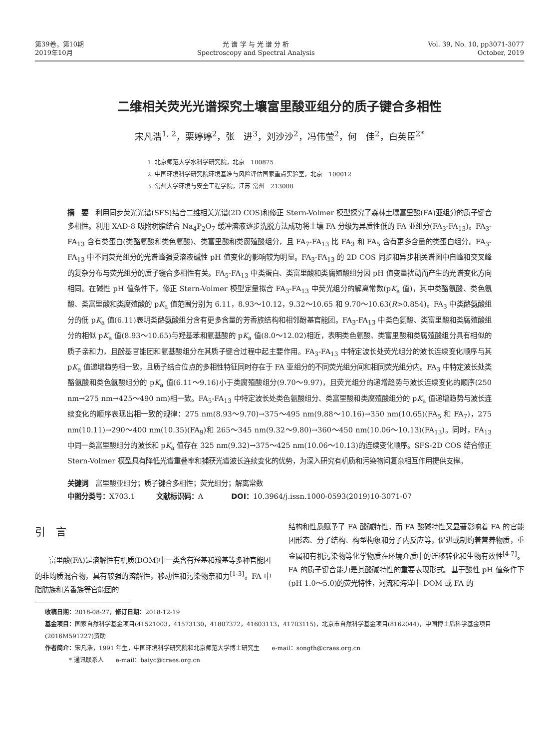第39卷，第10期
2019年10月
光 谱 学 与 光 谱 分 析
Spectroscopy and Spectral Analysis
Vol. 39, No. 10, pp3071-3077
October, 2019
二维相关荧光光谱探究土壤富里酸亚组分的质子键合多相性
宋凡浩<sup>1, 2</sup>，栗婷婷<sup>2</sup>，张　进<sup>3</sup>，刘沙沙<sup>2</sup>，冯伟莹<sup>2</sup>，何　佳<sup>2</sup>，白英臣<sup>2*</sup>
1. 北京师范大学水科学研究院，北京　100875
2. 中国环境科学研究院环境基准与风险评估国家重点实验室，北京　100012
3. 常州大学环境与安全工程学院，江苏 常州　213000
摘　要　利用同步荧光光谱(SFS)结合二维相关光谱(2D COS)和修正 Stern-Volmer 模型探究了森林土壤富里酸(FA)亚组分的质子键合多相性。利用 XAD-8 吸附树脂结合 Na<sub>4</sub>P<sub>2</sub>O<sub>7</sub> 缓冲溶液逐步洗脱方法成功将土壤 FA 分级为异质性低的 FA 亚组分(FA<sub>3</sub>-FA<sub>13</sub>)。FA<sub>3</sub>-FA<sub>13</sub> 含有类蛋白(类酪氨酸和类色氨酸)、类富里酸和类腐殖酸组分，且 FA<sub>7</sub>-FA<sub>13</sub> 比 FA<sub>3</sub> 和 FA<sub>5</sub> 含有更多含量的类蛋白组分。FA<sub>3</sub>-FA<sub>13</sub> 中不同荧光组分的光谱峰强受溶液碱性 pH 值变化的影响较为明显。FA<sub>3</sub>-FA<sub>13</sub> 的 2D COS 同步和异步相关谱图中自峰和交叉峰的复杂分布与荧光组分的质子键合多相性有关。FA<sub>5</sub>-FA<sub>13</sub> 中类蛋白、类富里酸和类腐殖酸组分因 pH 值变量扰动而产生的光谱变化方向相同。在碱性 pH 值条件下，修正 Stern-Volmer 模型定量拟合 FA<sub>3</sub>-FA<sub>13</sub> 中荧光组分的解离常数(pK<sub>a</sub> 值)，其中类酪氨酸、类色氨酸、类富里酸和类腐殖酸的 pK<sub>a</sub> 值范围分别为 6.11，8.93～10.12，9.32～10.65 和 9.70～10.63(R>0.854)。FA<sub>3</sub> 中类酪氨酸组分的低 pK<sub>a</sub> 值(6.11)表明类酪氨酸组分含有更多含量的芳香族结构和相邻酚基官能团。FA<sub>3</sub>-FA<sub>13</sub> 中类色氨酸、类富里酸和类腐殖酸组分的相似 pK<sub>a</sub> 值(8.93～10.65)与羟基苯和氨基酸的 pK<sub>a</sub> 值(8.0～12.02)相近，表明类色氨酸、类富里酸和类腐殖酸组分具有相似的质子亲和力，且酚基官能团和氨基酸组分在其质子键合过程中起主要作用。FA<sub>3</sub>-FA<sub>13</sub> 中特定波长处荧光组分的波长连续变化顺序与其 pK<sub>a</sub> 值递增趋势相一致，且质子结合位点的多相性特征同时存在于 FA 亚组分的不同荧光组分间和相同荧光组分内。FA<sub>3</sub> 中特定波长处类酪氨酸和类色氨酸组分的 pK<sub>a</sub> 值(6.11～9.16)小于类腐殖酸组分(9.70～9.97)，且荧光组分的递增趋势与波长连续变化的顺序(250 nm→275 nm→425～490 nm)相一致。FA<sub>5</sub>-FA<sub>13</sub> 中特定波长处类色氨酸组分、类富里酸和类腐殖酸组分的 pK<sub>a</sub> 值递增趋势与波长连续变化的顺序表现出相一致的规律：275 nm(8.93～9.70)→375～495 nm(9.88～10.16)→350 nm(10.65)(FA<sub>5</sub> 和 FA<sub>7</sub>)，275 nm(10.11)→290～400 nm(10.35)(FA<sub>9</sub>)和 265～345 nm(9.32～9.80)→360～450 nm(10.06～10.13)(FA<sub>13</sub>)。同时，FA<sub>13</sub> 中同一类富里酸组分的波长和 pK<sub>a</sub> 值存在 325 nm(9.32)→375～425 nm(10.06～10.13)的连续变化顺序。SFS-2D COS 结合修正 Stern-Volmer 模型具有降低光谱重叠率和捕获光谱波长连续变化的优势，为深入研究有机质和污染物间复杂相互作用提供支撑。
关键词　富里酸亚组分；质子键合多相性；荧光组分；解离常数
中图分类号：X703.1　　　文献标识码：A　　　　DOI：10.3964/j.issn.1000-0593(2019)10-3071-07
引　言
　　富里酸(FA)是溶解性有机质(DOM)中一类含有羟基和羧基等多种官能团的非均质混合物，具有较强的溶解性，移动性和污染物亲和力<sup>[1-3]</sup>。FA 中脂肪族和芳香族等官能团的
结构和性质赋予了 FA 酸碱特性，而 FA 酸碱特性又显著影响着 FA 的官能团形态、分子结构、构型构象和分子内反应等，促进或制约着营养物质，重金属和有机污染物等化学物质在环境介质中的迁移转化和生物有效性<sup>[4-7]</sup>。FA 的质子键合能力是其酸碱特性的重要表现形式。基于酸性 pH 值条件下(pH 1.0～5.0)的荧光特性，河流和海洋中 DOM 或 FA 的
收稿日期：2018-08-27，修订日期：2018-12-19
基金项目：国家自然科学基金项目(41521003，41573130，41807372，41603113，41703115)，北京市自然科学基金项目(8162044)，中国博士后科学基金项目(2016M591227)资助
作者简介：宋凡浩，1991 年生，中国环境科学研究院和北京师范大学博士研究生　　e-mail：songfh@craes.org.cn
　　　　* 通讯联系人　　e-mail：baiyc@craes.org.cn